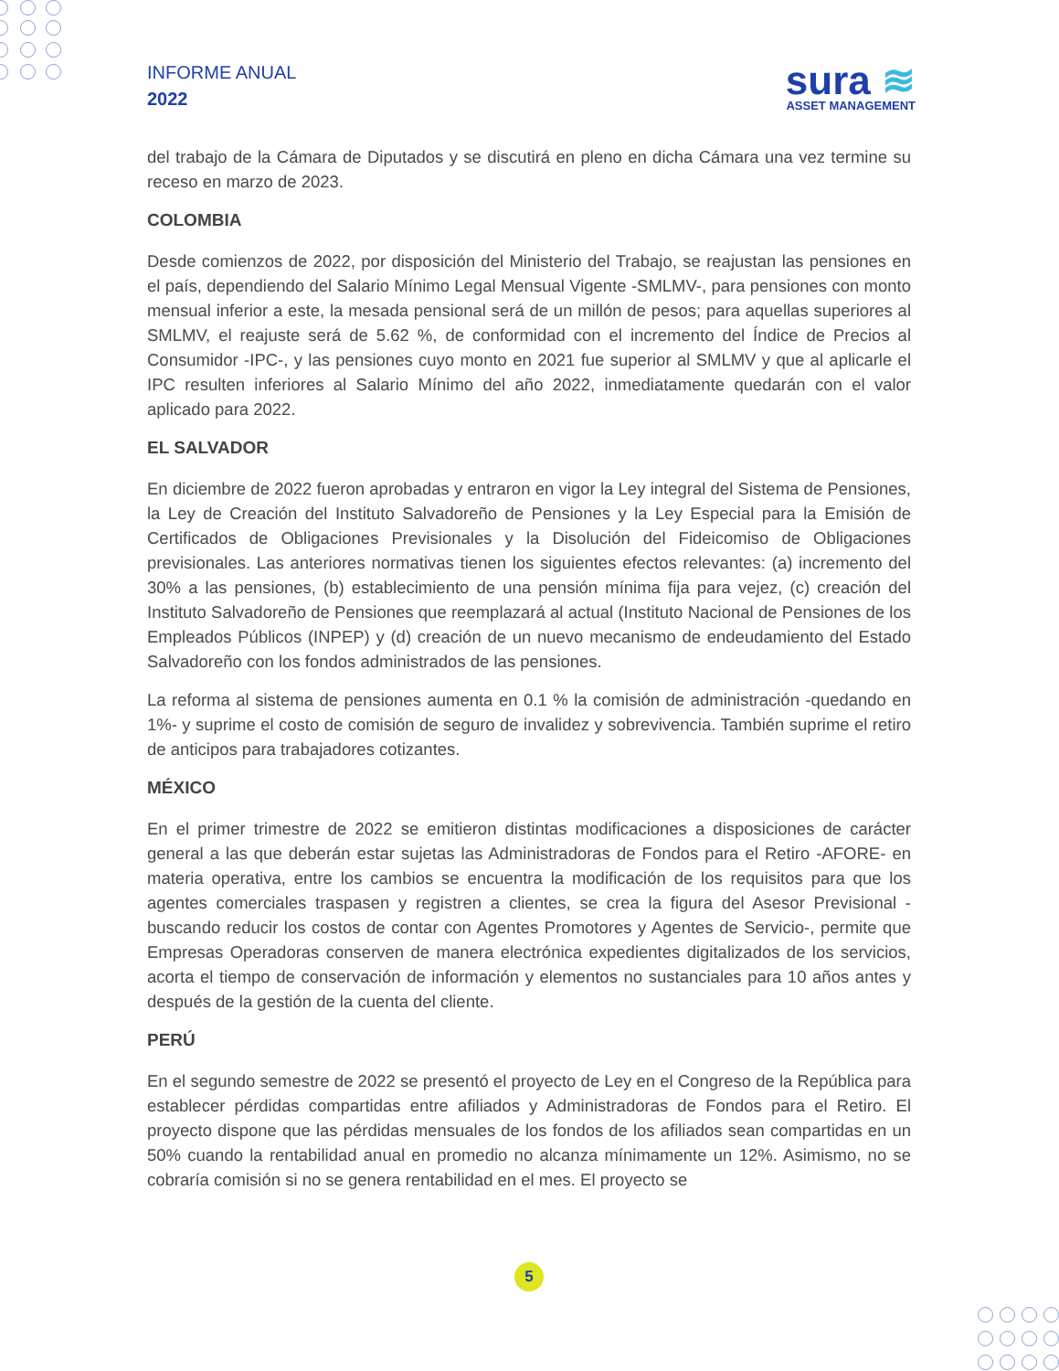INFORME ANUAL
2022
sura ≋
ASSET MANAGEMENT
del trabajo de la Cámara de Diputados y se discutirá en pleno en dicha Cámara una vez termine su receso en marzo de 2023.
COLOMBIA
Desde comienzos de 2022, por disposición del Ministerio del Trabajo, se reajustan las pensiones en el país, dependiendo del Salario Mínimo Legal Mensual Vigente -SMLMV-, para pensiones con monto mensual inferior a este, la mesada pensional será de un millón de pesos; para aquellas superiores al SMLMV, el reajuste será de 5.62 %, de conformidad con el incremento del Índice de Precios al Consumidor -IPC-, y las pensiones cuyo monto en 2021 fue superior al SMLMV y que al aplicarle el IPC resulten inferiores al Salario Mínimo del año 2022, inmediatamente quedarán con el valor aplicado para 2022.
EL SALVADOR
En diciembre de 2022 fueron aprobadas y entraron en vigor la Ley integral del Sistema de Pensiones, la Ley de Creación del Instituto Salvadoreño de Pensiones y la Ley Especial para la Emisión de Certificados de Obligaciones Previsionales y la Disolución del Fideicomiso de Obligaciones previsionales. Las anteriores normativas tienen los siguientes efectos relevantes: (a) incremento del 30% a las pensiones, (b) establecimiento de una pensión mínima fija para vejez, (c) creación del Instituto Salvadoreño de Pensiones que reemplazará al actual (Instituto Nacional de Pensiones de los Empleados Públicos (INPEP) y (d) creación de un nuevo mecanismo de endeudamiento del Estado Salvadoreño con los fondos administrados de las pensiones.
La reforma al sistema de pensiones aumenta en 0.1 % la comisión de administración -quedando en 1%- y suprime el costo de comisión de seguro de invalidez y sobrevivencia. También suprime el retiro de anticipos para trabajadores cotizantes.
MÉXICO
En el primer trimestre de 2022 se emitieron distintas modificaciones a disposiciones de carácter general a las que deberán estar sujetas las Administradoras de Fondos para el Retiro -AFORE- en materia operativa, entre los cambios se encuentra la modificación de los requisitos para que los agentes comerciales traspasen y registren a clientes, se crea la figura del Asesor Previsional -buscando reducir los costos de contar con Agentes Promotores y Agentes de Servicio-, permite que Empresas Operadoras conserven de manera electrónica expedientes digitalizados de los servicios, acorta el tiempo de conservación de información y elementos no sustanciales para 10 años antes y después de la gestión de la cuenta del cliente.
PERÚ
En el segundo semestre de 2022 se presentó el proyecto de Ley en el Congreso de la República para establecer pérdidas compartidas entre afiliados y Administradoras de Fondos para el Retiro. El proyecto dispone que las pérdidas mensuales de los fondos de los afiliados sean compartidas en un 50% cuando la rentabilidad anual en promedio no alcanza mínimamente un 12%. Asimismo, no se cobraría comisión si no se genera rentabilidad en el mes. El proyecto se
5